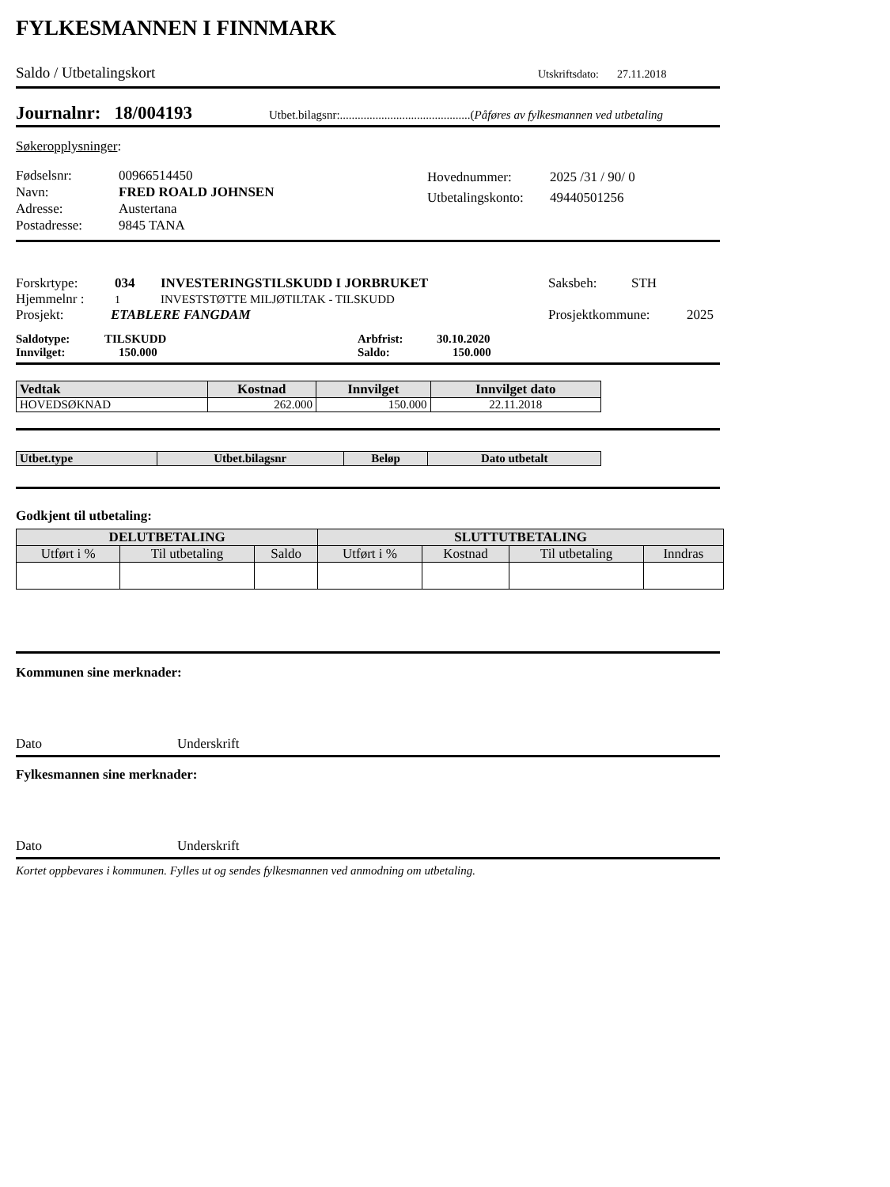FYLKESMANNEN I FINNMARK
Saldo / Utbetalingskort Utskriftsdato: 27.11.2018
Journalnr: 18/004193 Utbet.bilagsnr:............................................(Påføres av fylkesmannen ved utbetaling
Søkeropplysninger:
Fødselsnr:
Navn:
Adresse:
Postadresse:
00966514450
FRED ROALD JOHNSEN
Austertana
9845 TANA
Hovednummer:
Utbetalingskonto:
2025 /31 / 90/ 0
49440501256
Forskrtype: 034 INVESTERINGSTILSKUDD I JORBRUKET Saksbeh: STH
Hjemmelnr : 1 INVESTSTØTTE MILJØTILTAK - TILSKUDD
Prosjekt: ETABLERE FANGDAM Prosjektkommune: 2025
Saldotype: TILSKUDD Arbfrist: 30.10.2020
Innvilget: 150.000 Saldo: 150.000
| Vedtak | Kostnad | Innvilget | Innvilget dato |
| --- | --- | --- | --- |
| HOVEDSØKNAD | 262.000 | 150.000 | 22.11.2018 |
| Utbet.type | Utbet.bilagsnr | Beløp | Dato utbetalt |
| --- | --- | --- | --- |
Godkjent til utbetaling:
| DELUTBETALING | | | SLUTTUTBETALING | | | |
| --- | --- | --- | --- | --- | --- | --- |
| Utført i % | Til utbetaling | Saldo | Utført i % | Kostnad | Til utbetaling | Inndras |
Kommunen sine merknader:
Dato Underskrift
Fylkesmannen sine merknader:
Dato Underskrift
Kortet oppbevares i kommunen. Fylles ut og sendes fylkesmannen ved anmodning om utbetaling.